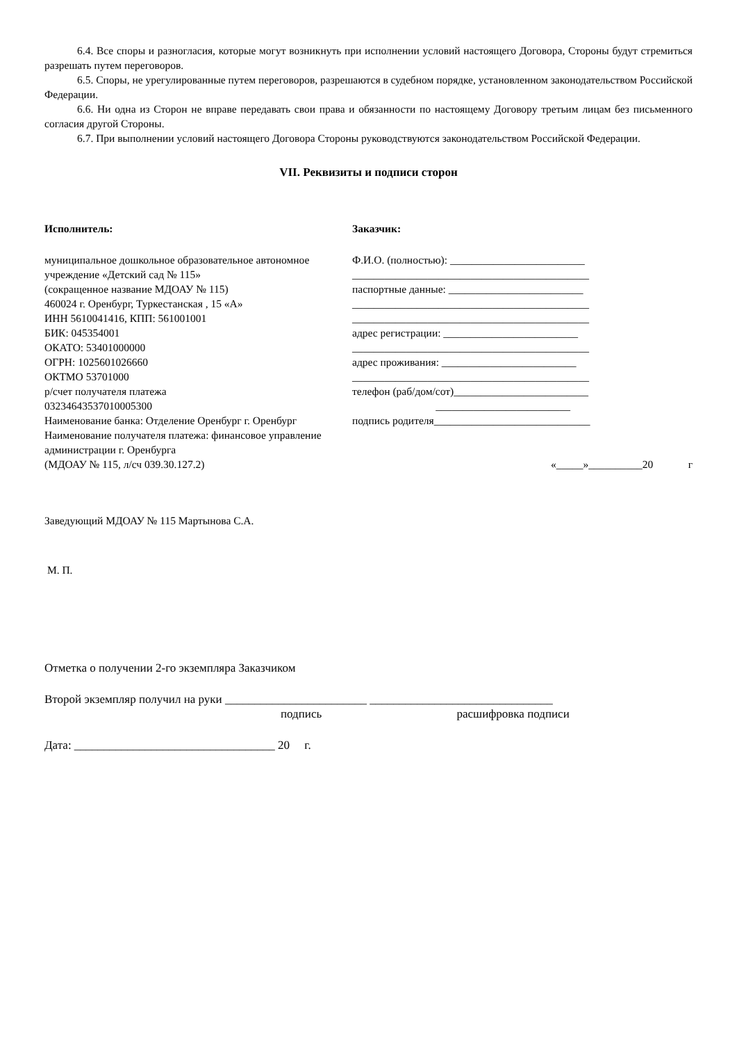6.4. Все споры и разногласия, которые могут возникнуть при исполнении условий настоящего Договора, Стороны будут стремиться разрешать путем переговоров.
6.5. Споры, не урегулированные путем переговоров, разрешаются в судебном порядке, установленном законодательством Российской Федерации.
6.6. Ни одна из Сторон не вправе передавать свои права и обязанности по настоящему Договору третьим лицам без письменного согласия другой Стороны.
6.7. При выполнении условий настоящего Договора Стороны руководствуются законодательством Российской Федерации.
VII. Реквизиты и подписи сторон
Исполнитель:
муниципальное дошкольное образовательное автономное учреждение «Детский сад № 115»
(сокращенное название МДОАУ № 115)
460024 г. Оренбург, Туркестанская , 15 «А»
ИНН 5610041416, КПП: 561001001
БИК: 045354001
ОКАТО: 53401000000
ОГРН: 1025601026660
ОКТМО 53701000
р/счет получателя платежа
03234643537010005300
Наименование банка: Отделение Оренбург г. Оренбург
Наименование получателя платежа: финансовое управление администрации г. Оренбурга
(МДОАУ № 115, л/сч 039.30.127.2)
Заказчик:
Ф.И.О. (полностью): _________________________
____________________________________________
паспортные данные: _________________________
____________________________________________
____________________________________________
адрес регистрации: _________________________
____________________________________________
адрес проживания: _________________________
____________________________________________
телефон (раб/дом/сот)_________________________
_________________________
подпись родителя_____________________________
«_____»__________20 г
Заведующий МДОАУ № 115 Мартынова С.А.
М. П.
Отметка о получении 2-го экземпляра Заказчиком
Второй экземпляр получил на руки ________________________ _______________________________
подпись расшифровка подписи
Дата: __________________________________ 20 г.